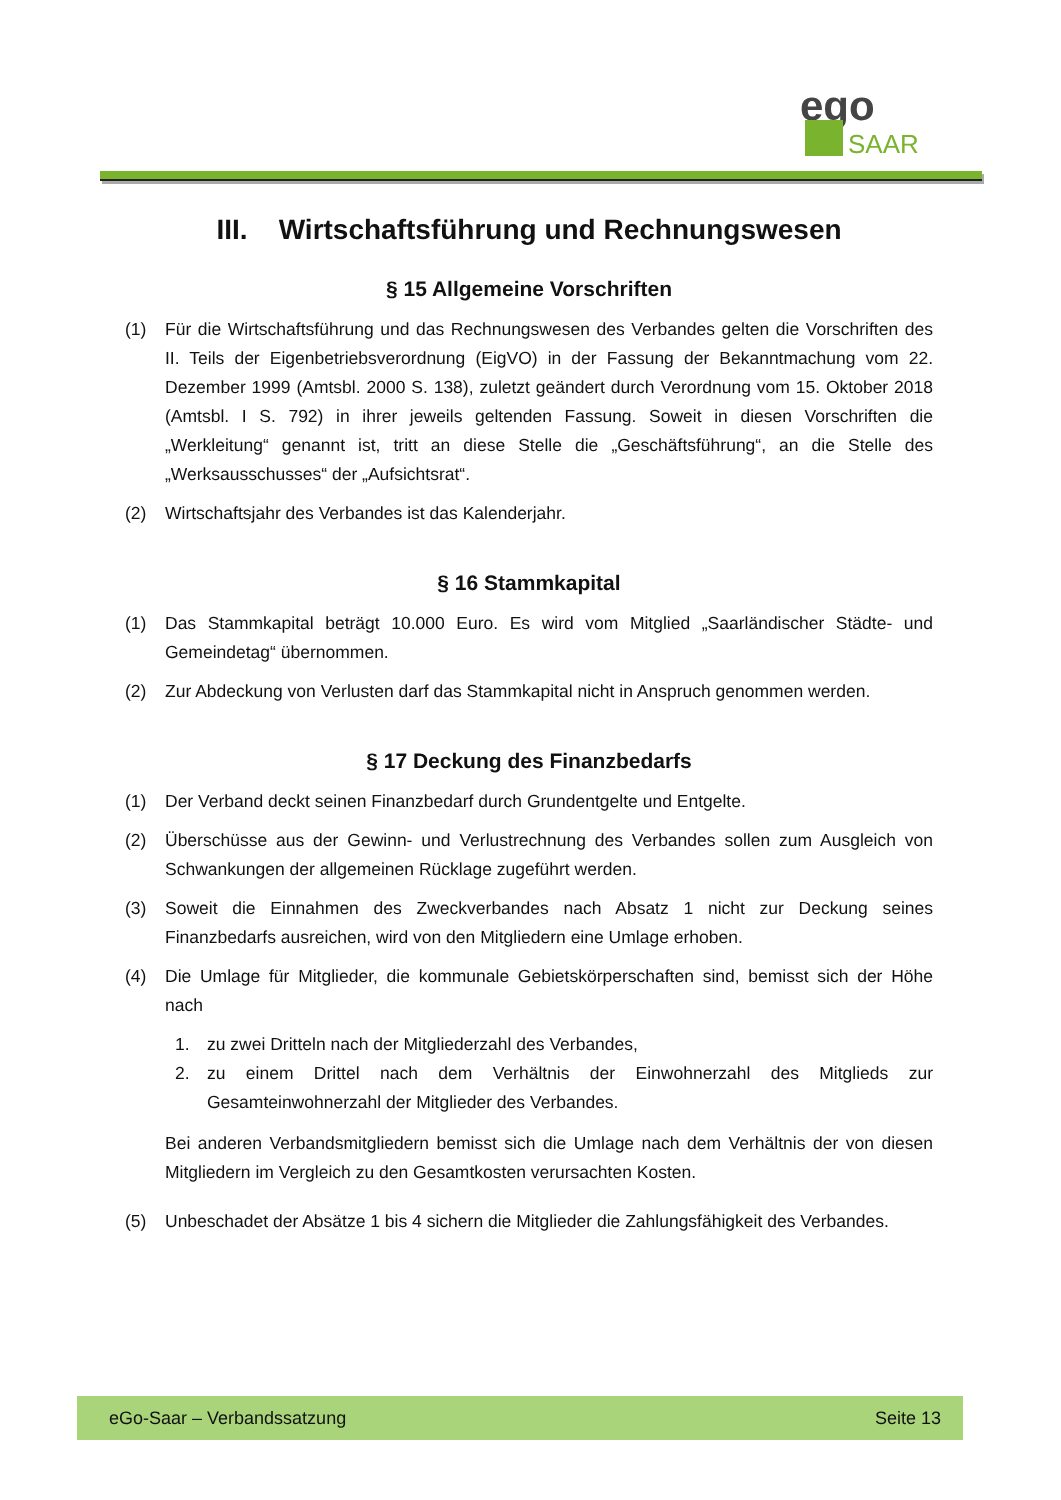ego
SAAR
III. Wirtschaftsführung und Rechnungswesen
§ 15 Allgemeine Vorschriften
(1) Für die Wirtschaftsführung und das Rechnungswesen des Verbandes gelten die Vorschriften des II. Teils der Eigenbetriebsverordnung (EigVO) in der Fassung der Bekanntmachung vom 22. Dezember 1999 (Amtsbl. 2000 S. 138), zuletzt geändert durch Verordnung vom 15. Oktober 2018 (Amtsbl. I S. 792) in ihrer jeweils geltenden Fassung. Soweit in diesen Vorschriften die „Werkleitung“ genannt ist, tritt an diese Stelle die „Geschäftsführung“, an die Stelle des „Werksausschusses“ der „Aufsichtsrat“.
(2) Wirtschaftsjahr des Verbandes ist das Kalenderjahr.
§ 16 Stammkapital
(1) Das Stammkapital beträgt 10.000 Euro. Es wird vom Mitglied „Saarländischer Städte- und Gemeindetag“ übernommen.
(2) Zur Abdeckung von Verlusten darf das Stammkapital nicht in Anspruch genommen werden.
§ 17 Deckung des Finanzbedarfs
(1) Der Verband deckt seinen Finanzbedarf durch Grundentgelte und Entgelte.
(2) Überschüsse aus der Gewinn- und Verlustrechnung des Verbandes sollen zum Ausgleich von Schwankungen der allgemeinen Rücklage zugeführt werden.
(3) Soweit die Einnahmen des Zweckverbandes nach Absatz 1 nicht zur Deckung seines Finanzbedarfs ausreichen, wird von den Mitgliedern eine Umlage erhoben.
(4) Die Umlage für Mitglieder, die kommunale Gebietskörperschaften sind, bemisst sich der Höhe nach
1. zu zwei Dritteln nach der Mitgliederzahl des Verbandes,
2. zu einem Drittel nach dem Verhältnis der Einwohnerzahl des Mitglieds zur Gesamteinwohnerzahl der Mitglieder des Verbandes.
Bei anderen Verbandsmitgliedern bemisst sich die Umlage nach dem Verhältnis der von diesen Mitgliedern im Vergleich zu den Gesamtkosten verursachten Kosten.
(5) Unbeschadet der Absätze 1 bis 4 sichern die Mitglieder die Zahlungsfähigkeit des Verbandes.
eGo-Saar – Verbandssatzung Seite 13